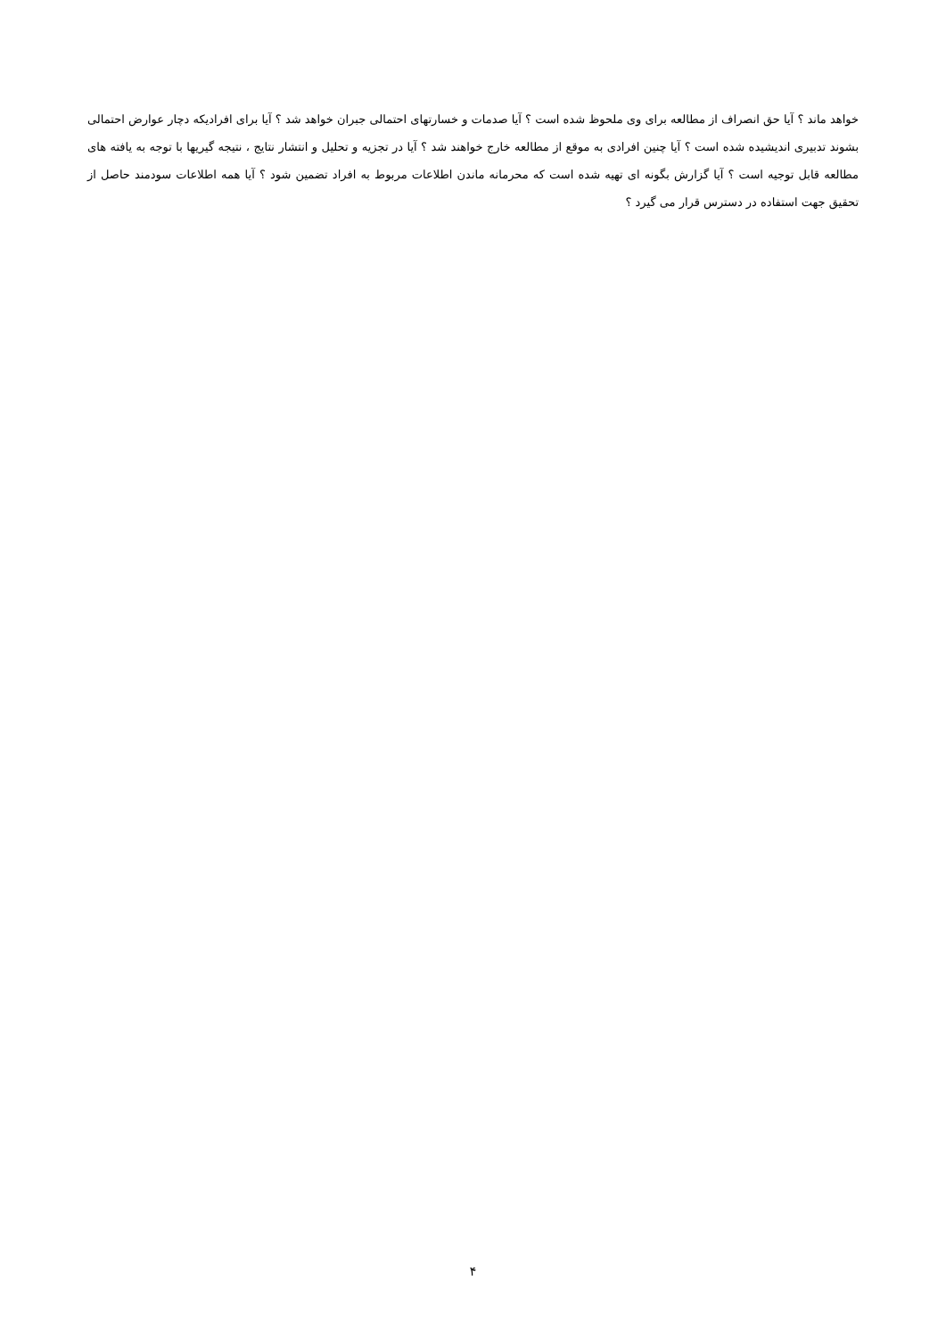خواهد ماند ؟ آیا حق انصراف از مطالعه برای وی ملحوظ شده است ؟ آیا صدمات و خسارتهای احتمالی جبران خواهد شد ؟ آیا برای افرادیکه دچار عوارض احتمالی بشوند تدبیری اندیشیده شده است ؟ آیا چنین افرادی به موقع از مطالعه خارج خواهند شد ؟ آیا در تجزیه و تحلیل و انتشار نتایج ، نتیجه گیریها با توجه به یافته های مطالعه قابل توجیه است ؟ آیا گزارش بگونه ای تهیه شده است که محرمانه ماندن اطلاعات مربوط به افراد تضمین شود ؟ آیا همه اطلاعات سودمند حاصل از تحقیق جهت استفاده در دسترس قرار می گیرد ؟
۴